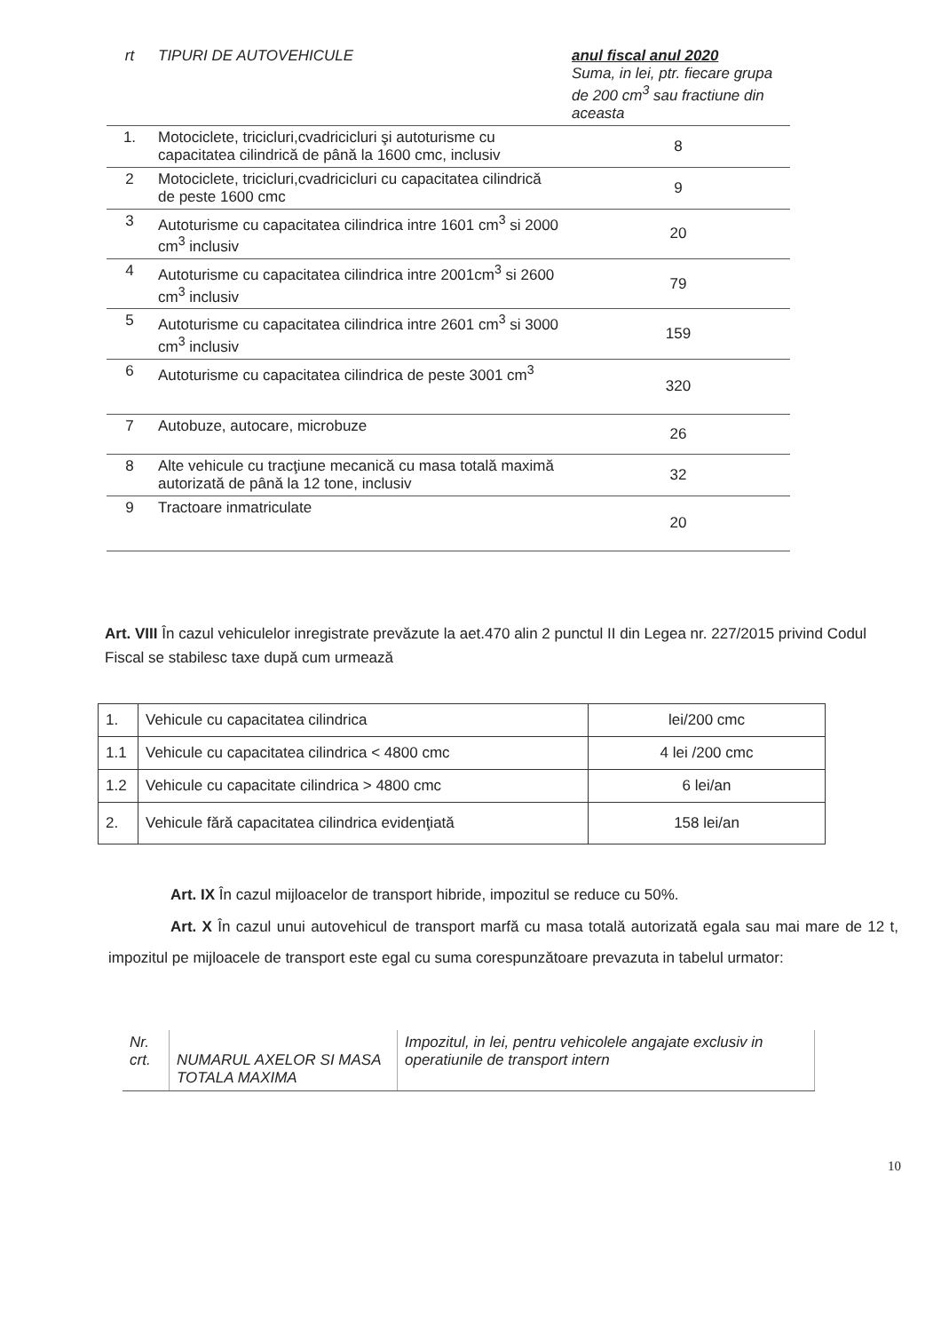| rt | TIPURI DE AUTOVEHICULE | anul fiscal anul 2020 Suma, in lei, ptr. fiecare grupa de 200 cm<sup>3</sup> sau fractiune din aceasta |
| 1. | Motociclete, tricicluri,cvadricicluri şi autoturisme cu capacitatea cilindrică de până la 1600 cmc, inclusiv | 8 |
| 2 | Motociclete, tricicluri,cvadricicluri cu capacitatea cilindrică de peste 1600 cmc | 9 |
| 3 | Autoturisme cu capacitatea cilindrica intre 1601 cm<sup>3</sup> si 2000 cm<sup>3</sup> inclusiv | 20 |
| 4 | Autoturisme cu capacitatea cilindrica intre 2001cm<sup>3</sup> si 2600 cm<sup>3</sup> inclusiv | 79 |
| 5 | Autoturisme cu capacitatea cilindrica intre 2601 cm<sup>3</sup> si 3000 cm<sup>3</sup> inclusiv | 159 |
| 6 | Autoturisme cu capacitatea cilindrica de peste 3001 cm<sup>3</sup> | 320 |
| 7 | Autobuze, autocare, microbuze | 26 |
| 8 | Alte vehicule cu tracţiune mecanică cu masa totală maximă autorizată de până la 12 tone, inclusiv | 32 |
| 9 | Tractoare inmatriculate | 20 |
Art. VIII În cazul vehiculelor inregistrate prevăzute la aet.470 alin 2 punctul II din Legea nr. 227/2015 privind Codul Fiscal se stabilesc taxe după cum urmează
| 1. | Vehicule cu capacitatea cilindrica | lei/200 cmc |
| 1.1 | Vehicule cu capacitatea cilindrica < 4800 cmc | 4 lei /200 cmc |
| 1.2 | Vehicule cu capacitate cilindrica > 4800 cmc | 6 lei/an |
| 2. | Vehicule fără capacitatea cilindrica evidenţiată | 158 lei/an |
Art. IX În cazul mijloacelor de transport hibride, impozitul se reduce cu 50%.
Art. X În cazul unui autovehicul de transport marfă cu masa totală autorizată egala sau mai mare de 12 t, impozitul pe mijloacele de transport este egal cu suma corespunzătoare prevazuta in tabelul urmator:
| Nr. crt. | NUMARUL AXELOR SI MASA TOTALA MAXIMA | Impozitul, in lei, pentru vehicolele angajate exclusiv in operatiunile de transport intern |
10